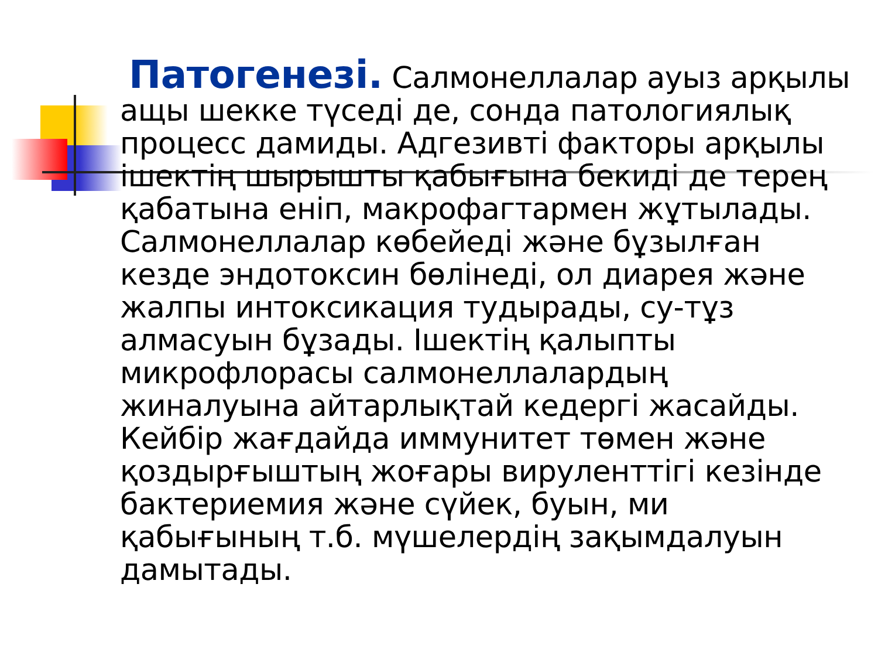Патогенезі. Салмонеллалар ауыз арқылы ащы шекке түседі де, сонда патологиялық процесс дамиды. Адгезивті факторы арқылы ішектің шырышты қабығына бекиді де терең қабатына еніп, макрофагтармен жұтылады. Салмонеллалар көбейеді және бұзылған кезде эндотоксин бөлінеді, ол диарея және жалпы интоксикация тудырады, су-тұз алмасуын бұзады. Ішектің қалыпты микрофлорасы салмонеллалардың жиналуына айтарлықтай кедергі жасайды. Кейбір жағдайда иммунитет төмен және қоздырғыштың жоғары вируленттігі кезінде бактериемия және сүйек, буын, ми қабығының т.б. мүшелердің зақымдалуын дамытады.